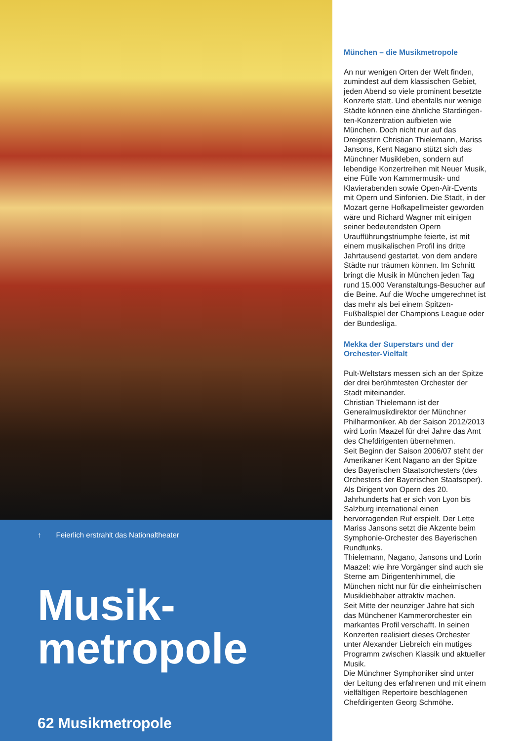↑ Feierlich erstrahlt das Nationaltheater
Musik-
metropole
62 Musikmetropole
München – die Musikmetropole
An nur wenigen Orten der Welt finden, zumindest auf dem klassischen Gebiet, jeden Abend so viele prominent besetzte Konzerte statt. Und ebenfalls nur wenige Städte können eine ähnliche Stardirigen-ten-Konzentration aufbieten wie München. Doch nicht nur auf das Dreigestirn Christian Thielemann, Mariss Jansons, Kent Nagano stützt sich das Münchner Musikleben, sondern auf lebendige Konzertreihen mit Neuer Musik, eine Fülle von Kammermusik- und Klavierabenden sowie Open-Air-Events mit Opern und Sinfonien. Die Stadt, in der Mozart gerne Hofkapellmeister geworden wäre und Richard Wagner mit einigen seiner bedeutendsten Opern Uraufführungstriumphe feierte, ist mit einem musikalischen Profil ins dritte Jahrtausend gestartet, von dem andere Städte nur träumen können. Im Schnitt bringt die Musik in München jeden Tag rund 15.000 Veranstaltungs-Besucher auf die Beine. Auf die Woche umgerechnet ist das mehr als bei einem Spitzen-Fußballspiel der Champions League oder der Bundesliga.
Mekka der Superstars und der Orchester-Vielfalt
Pult-Weltstars messen sich an der Spitze der drei berühmtesten Orchester der Stadt miteinander.
Christian Thielemann ist der Generalmusikdirektor der Münchner Philharmoniker. Ab der Saison 2012/2013 wird Lorin Maazel für drei Jahre das Amt des Chefdirigenten übernehmen.
Seit Beginn der Saison 2006/07 steht der Amerikaner Kent Nagano an der Spitze des Bayerischen Staatsorchesters (des Orchesters der Bayerischen Staatsoper). Als Dirigent von Opern des 20. Jahrhunderts hat er sich von Lyon bis Salzburg international einen hervorragenden Ruf erspielt. Der Lette Mariss Jansons setzt die Akzente beim Symphonie-Orchester des Bayerischen Rundfunks.
Thielemann, Nagano, Jansons und Lorin Maazel: wie ihre Vorgänger sind auch sie Sterne am Dirigentenhimmel, die München nicht nur für die einheimischen Musikliebhaber attraktiv machen.
Seit Mitte der neunziger Jahre hat sich das Münchener Kammerorchester ein markantes Profil verschafft. In seinen Konzerten realisiert dieses Orchester unter Alexander Liebreich ein mutiges Programm zwischen Klassik und aktueller Musik.
Die Münchner Symphoniker sind unter der Leitung des erfahrenen und mit einem vielfältigen Repertoire beschlagenen Chefdirigenten Georg Schmöhe.